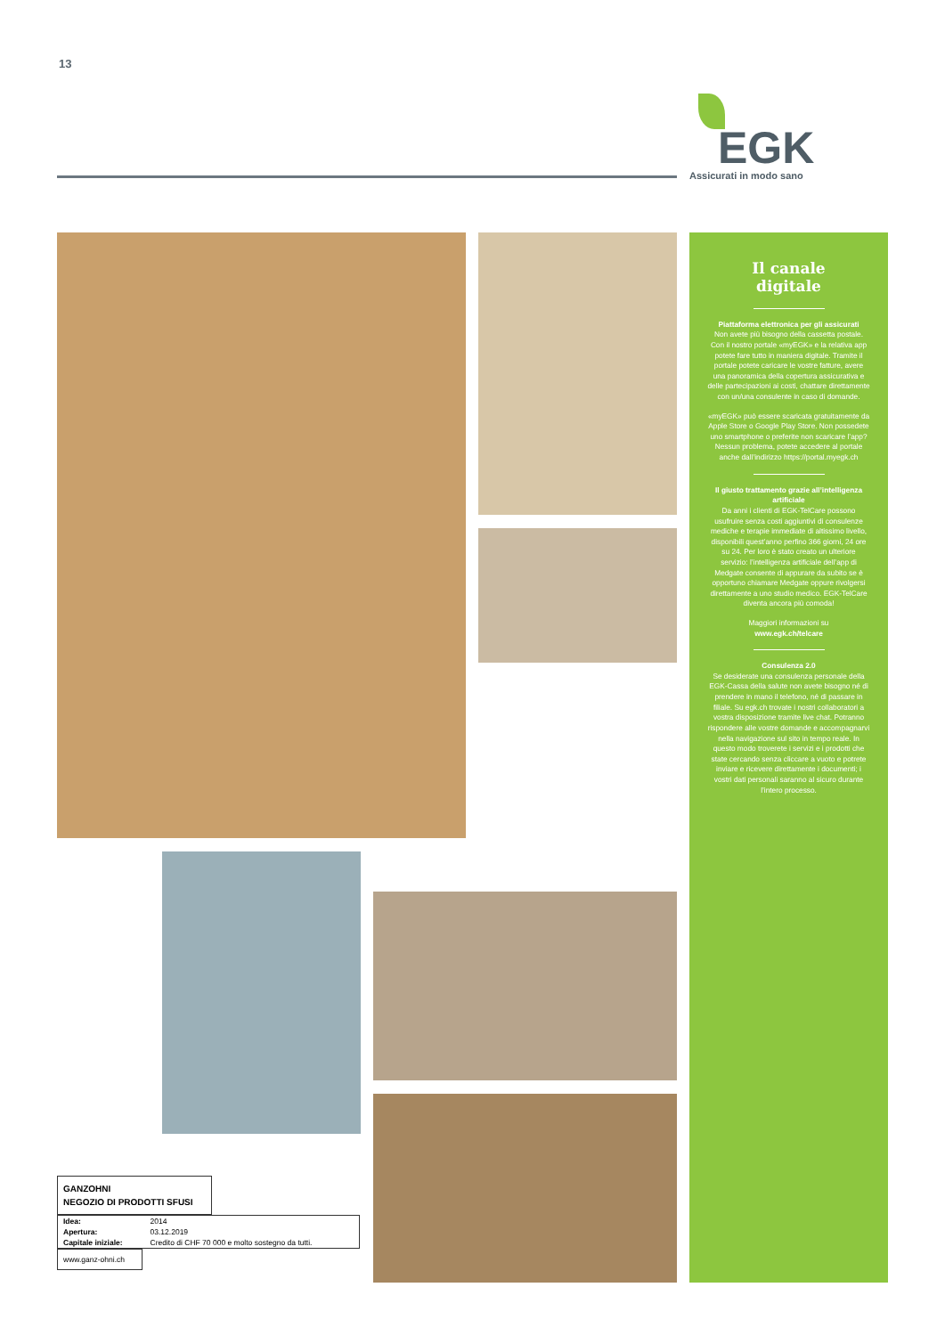13
EGK
Assicurati in modo sano
Il canale
digitale
Piattaforma elettronica per gli assicurati
Non avete più bisogno della cassetta postale. Con il nostro portale «myEGK» e la relativa app potete fare tutto in maniera digitale. Tramite il portale potete caricare le vostre fatture, avere una panoramica della copertura assicurativa e delle partecipazioni ai costi, chattare direttamente con un/una consulente in caso di domande.
«myEGK» può essere scaricata gratuitamente da Apple Store o Google Play Store. Non possedete uno smartphone o preferite non scaricare l’app? Nessun problema, potete accedere al portale anche dall’indirizzo https://portal.myegk.ch
Il giusto trattamento grazie all’intelligenza artificiale
Da anni i clienti di EGK-TelCare possono usufruire senza costi aggiuntivi di consulenze mediche e terapie immediate di altissimo livello, disponibili quest’anno perfino 366 giorni, 24 ore su 24. Per loro è stato creato un ulteriore servizio: l’intelligenza artificiale dell’app di Medgate consente di appurare da subito se è opportuno chiamare Medgate oppure rivolgersi direttamente a uno studio medico. EGK-TelCare diventa ancora più comoda!
Maggiori informazioni su
www.egk.ch/telcare
Consulenza 2.0
Se desiderate una consulenza personale della EGK-Cassa della salute non avete bisogno né di prendere in mano il telefono, né di passare in filiale. Su egk.ch trovate i nostri collaboratori a vostra disposizione tramite live chat. Potranno rispondere alle vostre domande e accompagnarvi nella navigazione sul sito in tempo reale. In questo modo troverete i servizi e i prodotti che state cercando senza cliccare a vuoto e potrete inviare e ricevere direttamente i documenti; i vostri dati personali saranno al sicuro durante l’intero processo.
GANZOHNI
NEGOZIO DI PRODOTTI SFUSI
| Idea: | 2014 |
| Apertura: | 03.12.2019 |
| Capitale iniziale: | Credito di CHF 70 000 e molto sostegno da tutti. |
www.ganz-ohni.ch